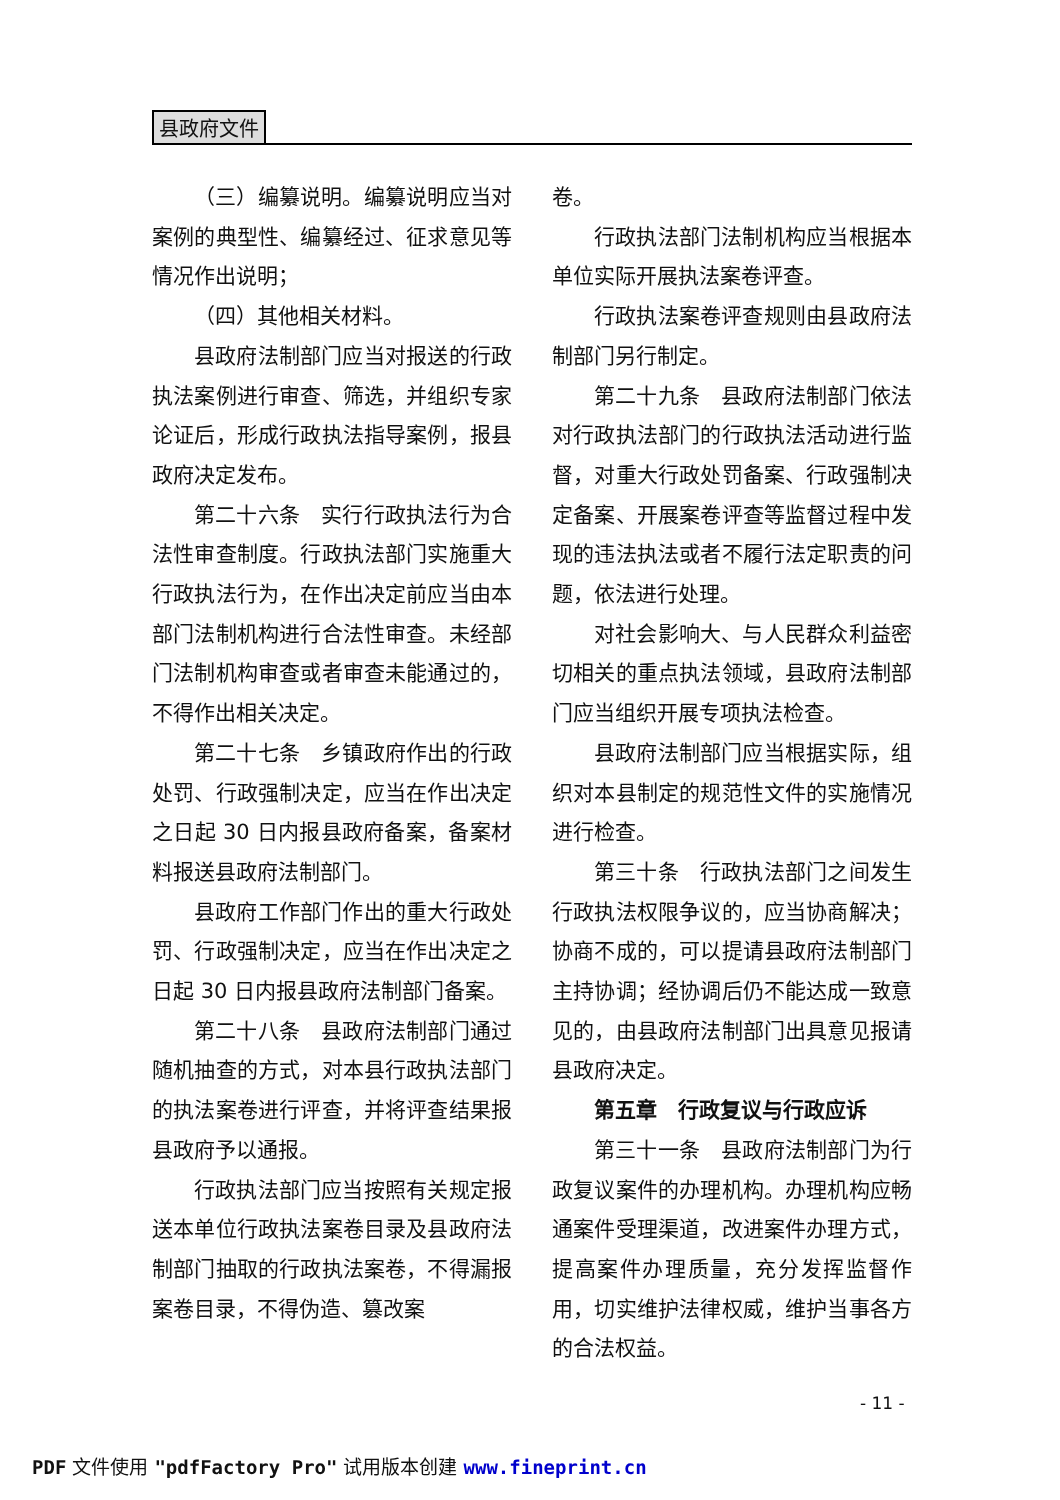县政府文件
（三）编纂说明。编纂说明应当对案例的典型性、编纂经过、征求意见等情况作出说明；
（四）其他相关材料。
县政府法制部门应当对报送的行政执法案例进行审查、筛选，并组织专家论证后，形成行政执法指导案例，报县政府决定发布。
第二十六条　实行行政执法行为合法性审查制度。行政执法部门实施重大行政执法行为，在作出决定前应当由本部门法制机构进行合法性审查。未经部门法制机构审查或者审查未能通过的，不得作出相关决定。
第二十七条　乡镇政府作出的行政处罚、行政强制决定，应当在作出决定之日起 30 日内报县政府备案，备案材料报送县政府法制部门。
县政府工作部门作出的重大行政处罚、行政强制决定，应当在作出决定之日起 30 日内报县政府法制部门备案。
第二十八条　县政府法制部门通过随机抽查的方式，对本县行政执法部门的执法案卷进行评查，并将评查结果报县政府予以通报。
行政执法部门应当按照有关规定报送本单位行政执法案卷目录及县政府法制部门抽取的行政执法案卷，不得漏报案卷目录，不得伪造、篡改案
卷。
行政执法部门法制机构应当根据本单位实际开展执法案卷评查。
行政执法案卷评查规则由县政府法制部门另行制定。
第二十九条　县政府法制部门依法对行政执法部门的行政执法活动进行监督，对重大行政处罚备案、行政强制决定备案、开展案卷评查等监督过程中发现的违法执法或者不履行法定职责的问题，依法进行处理。
对社会影响大、与人民群众利益密切相关的重点执法领域，县政府法制部门应当组织开展专项执法检查。
县政府法制部门应当根据实际，组织对本县制定的规范性文件的实施情况进行检查。
第三十条　行政执法部门之间发生行政执法权限争议的，应当协商解决；协商不成的，可以提请县政府法制部门主持协调；经协调后仍不能达成一致意见的，由县政府法制部门出具意见报请县政府决定。
第五章　行政复议与行政应诉
第三十一条　县政府法制部门为行政复议案件的办理机构。办理机构应畅通案件受理渠道，改进案件办理方式，提高案件办理质量，充分发挥监督作用，切实维护法律权威，维护当事各方的合法权益。
- 11 -
PDF 文件使用 "pdfFactory Pro" 试用版本创建 www.fineprint.cn